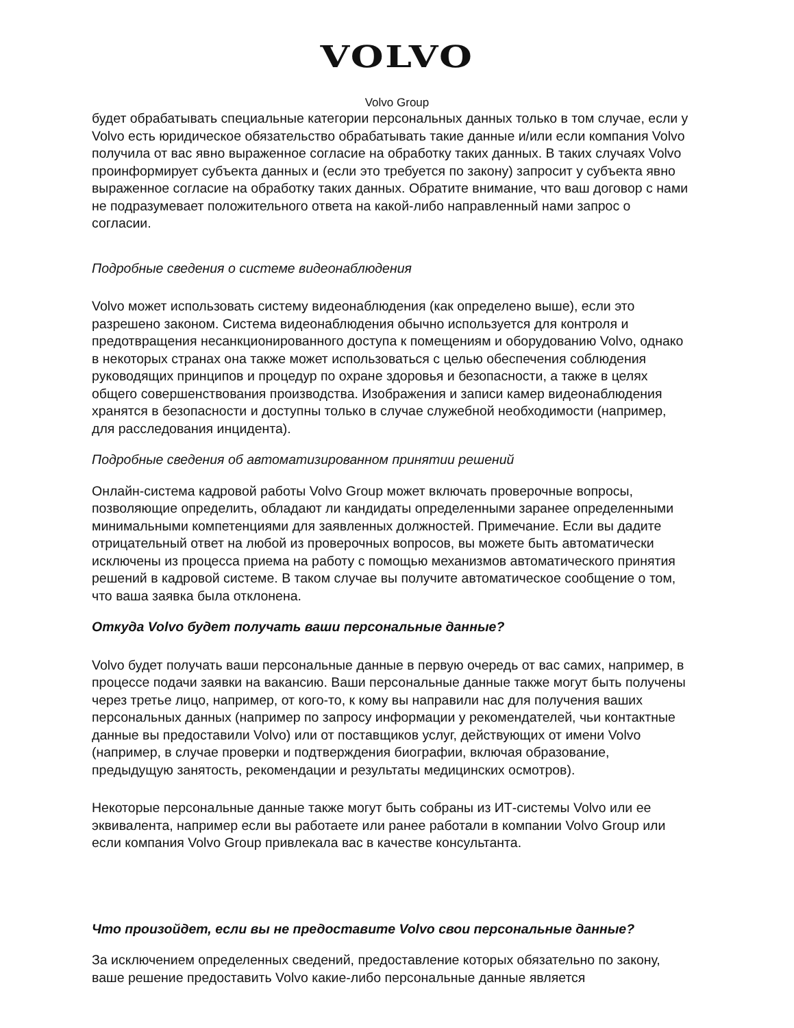VOLVO
Volvo Group
будет обрабатывать специальные категории персональных данных только в том случае, если у Volvo есть юридическое обязательство обрабатывать такие данные и/или если компания Volvo получила от вас явно выраженное согласие на обработку таких данных. В таких случаях Volvo проинформирует субъекта данных и (если это требуется по закону) запросит у субъекта явно выраженное согласие на обработку таких данных. Обратите внимание, что ваш договор с нами не подразумевает положительного ответа на какой-либо направленный нами запрос о согласии.
Подробные сведения о системе видеонаблюдения
Volvo может использовать систему видеонаблюдения (как определено выше), если это разрешено законом. Система видеонаблюдения обычно используется для контроля и предотвращения несанкционированного доступа к помещениям и оборудованию Volvo, однако в некоторых странах она также может использоваться с целью обеспечения соблюдения руководящих принципов и процедур по охране здоровья и безопасности, а также в целях общего совершенствования производства. Изображения и записи камер видеонаблюдения хранятся в безопасности и доступны только в случае служебной необходимости (например, для расследования инцидента).
Подробные сведения об автоматизированном принятии решений
Онлайн-система кадровой работы Volvo Group может включать проверочные вопросы, позволяющие определить, обладают ли кандидаты определенными заранее определенными минимальными компетенциями для заявленных должностей. Примечание. Если вы дадите отрицательный ответ на любой из проверочных вопросов, вы можете быть автоматически исключены из процесса приема на работу с помощью механизмов автоматического принятия решений в кадровой системе. В таком случае вы получите автоматическое сообщение о том, что ваша заявка была отклонена.
Откуда Volvo будет получать ваши персональные данные?
Volvo будет получать ваши персональные данные в первую очередь от вас самих, например, в процессе подачи заявки на вакансию. Ваши персональные данные также могут быть получены через третье лицо, например, от кого-то, к кому вы направили нас для получения ваших персональных данных (например по запросу информации у рекомендателей, чьи контактные данные вы предоставили Volvo) или от поставщиков услуг, действующих от имени Volvo (например, в случае проверки и подтверждения биографии, включая образование, предыдущую занятость, рекомендации и результаты медицинских осмотров).
Некоторые персональные данные также могут быть собраны из ИТ-системы Volvo или ее эквивалента, например если вы работаете или ранее работали в компании Volvo Group или если компания Volvo Group привлекала вас в качестве консультанта.
Что произойдет, если вы не предоставите Volvo свои персональные данные?
За исключением определенных сведений, предоставление которых обязательно по закону, ваше решение предоставить Volvo какие-либо персональные данные является